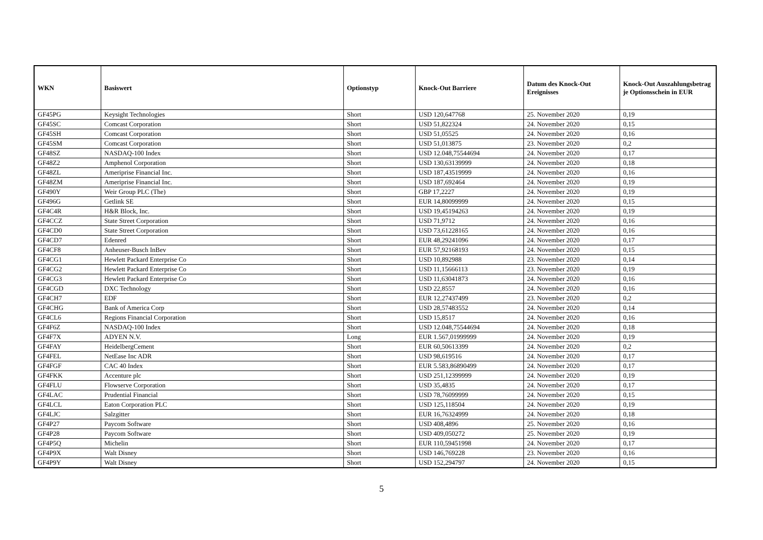| WKN | Basiswert | Optionstyp | Knock-Out Barriere | Datum des Knock-Out Ereignisses | Knock-Out Auszahlungsbetrag je Optionsschein in EUR |
| --- | --- | --- | --- | --- | --- |
| GF45PG | Keysight Technologies | Short | USD 120,647768 | 25. November 2020 | 0,19 |
| GF45SC | Comcast Corporation | Short | USD 51,822324 | 24. November 2020 | 0,15 |
| GF45SH | Comcast Corporation | Short | USD 51,05525 | 24. November 2020 | 0,16 |
| GF45SM | Comcast Corporation | Short | USD 51,013875 | 23. November 2020 | 0,2 |
| GF48SZ | NASDAQ-100 Index | Short | USD 12.048,75544694 | 24. November 2020 | 0,17 |
| GF48Z2 | Amphenol Corporation | Short | USD 130,63139999 | 24. November 2020 | 0,18 |
| GF48ZL | Ameriprise Financial Inc. | Short | USD 187,43519999 | 24. November 2020 | 0,16 |
| GF48ZM | Ameriprise Financial Inc. | Short | USD 187,692464 | 24. November 2020 | 0,19 |
| GF490Y | Weir Group PLC (The) | Short | GBP 17,2227 | 24. November 2020 | 0,19 |
| GF496G | Getlink SE | Short | EUR 14,80099999 | 24. November 2020 | 0,15 |
| GF4C4R | H&R Block, Inc. | Short | USD 19,45194263 | 24. November 2020 | 0,19 |
| GF4CCZ | State Street Corporation | Short | USD 71,9712 | 24. November 2020 | 0,16 |
| GF4CD0 | State Street Corporation | Short | USD 73,61228165 | 24. November 2020 | 0,16 |
| GF4CD7 | Edenred | Short | EUR 48,29241096 | 24. November 2020 | 0,17 |
| GF4CF8 | Anheuser-Busch InBev | Short | EUR 57,92168193 | 24. November 2020 | 0,15 |
| GF4CG1 | Hewlett Packard Enterprise Co | Short | USD 10,892988 | 23. November 2020 | 0,14 |
| GF4CG2 | Hewlett Packard Enterprise Co | Short | USD 11,15666113 | 23. November 2020 | 0,19 |
| GF4CG3 | Hewlett Packard Enterprise Co | Short | USD 11,63041873 | 24. November 2020 | 0,16 |
| GF4CGD | DXC Technology | Short | USD 22,8557 | 24. November 2020 | 0,16 |
| GF4CH7 | EDF | Short | EUR 12,27437499 | 23. November 2020 | 0,2 |
| GF4CHG | Bank of America Corp | Short | USD 28,57483552 | 24. November 2020 | 0,14 |
| GF4CL6 | Regions Financial Corporation | Short | USD 15,8517 | 24. November 2020 | 0,16 |
| GF4F6Z | NASDAQ-100 Index | Short | USD 12.048,75544694 | 24. November 2020 | 0,18 |
| GF4F7X | ADYEN N.V. | Long | EUR 1.567,01999999 | 24. November 2020 | 0,19 |
| GF4FAY | HeidelbergCement | Short | EUR 60,50613399 | 24. November 2020 | 0,2 |
| GF4FEL | NetEase Inc ADR | Short | USD 98,619516 | 24. November 2020 | 0,17 |
| GF4FGF | CAC 40 Index | Short | EUR 5.583,86890499 | 24. November 2020 | 0,17 |
| GF4FKK | Accenture plc | Short | USD 251,12399999 | 24. November 2020 | 0,19 |
| GF4FLU | Flowserve Corporation | Short | USD 35,4835 | 24. November 2020 | 0,17 |
| GF4LAC | Prudential Financial | Short | USD 78,76099999 | 24. November 2020 | 0,15 |
| GF4LCL | Eaton Corporation PLC | Short | USD 125,118504 | 24. November 2020 | 0,19 |
| GF4LJC | Salzgitter | Short | EUR 16,76324999 | 24. November 2020 | 0,18 |
| GF4P27 | Paycom Software | Short | USD 408,4896 | 25. November 2020 | 0,16 |
| GF4P28 | Paycom Software | Short | USD 409,050272 | 25. November 2020 | 0,19 |
| GF4P5Q | Michelin | Short | EUR 110,59451998 | 24. November 2020 | 0,17 |
| GF4P9X | Walt Disney | Short | USD 146,769228 | 23. November 2020 | 0,16 |
| GF4P9Y | Walt Disney | Short | USD 152,294797 | 24. November 2020 | 0,15 |
5